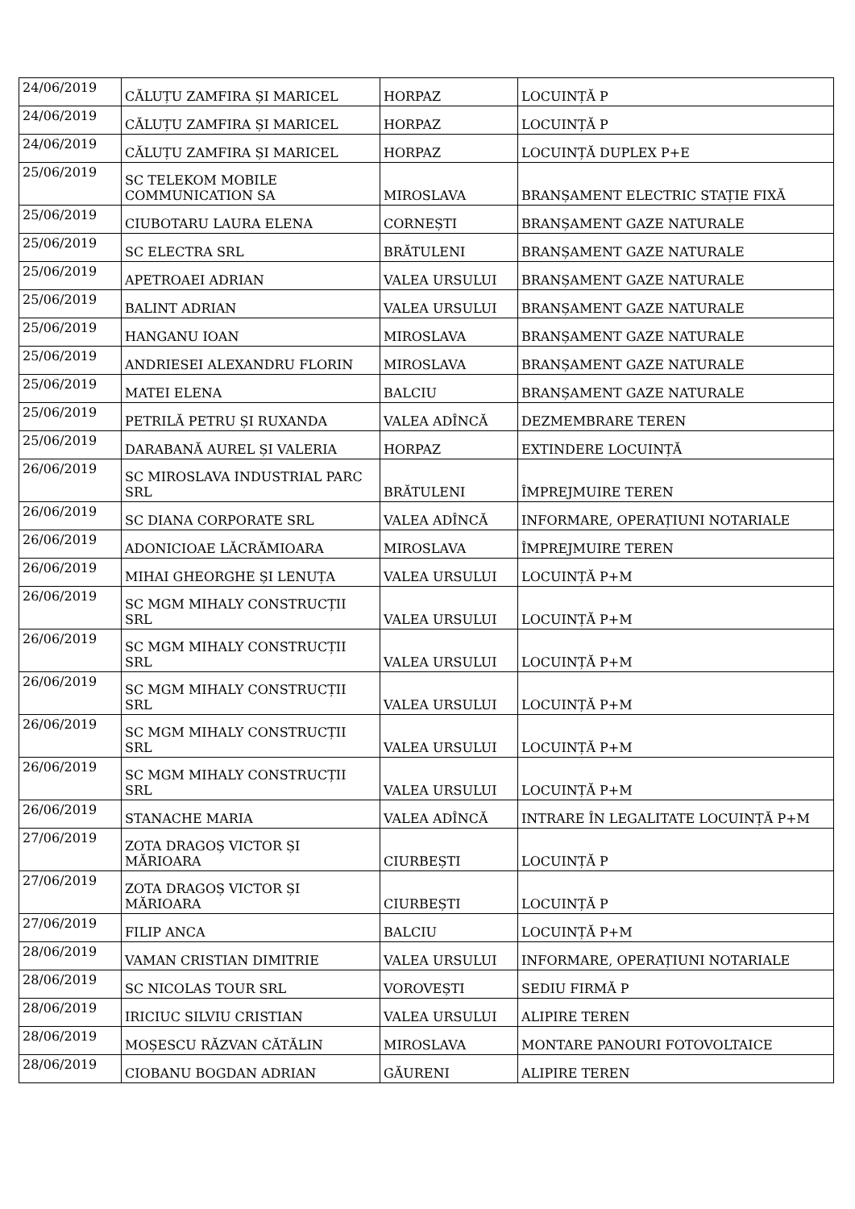| 24/06/2019 | CĂLUȚU ZAMFIRA ȘI MARICEL | HORPAZ | LOCUINȚĂ P |
| 24/06/2019 | CĂLUȚU ZAMFIRA ȘI MARICEL | HORPAZ | LOCUINȚĂ P |
| 24/06/2019 | CĂLUȚU ZAMFIRA ȘI MARICEL | HORPAZ | LOCUINȚĂ DUPLEX P+E |
| 25/06/2019 | SC TELEKOM MOBILE COMMUNICATION SA | MIROSLAVA | BRANȘAMENT ELECTRIC STAȚIE FIXĂ |
| 25/06/2019 | CIUBOTARU LAURA ELENA | CORNEȘTI | BRANȘAMENT GAZE NATURALE |
| 25/06/2019 | SC ELECTRA SRL | BRĂTULENI | BRANȘAMENT GAZE NATURALE |
| 25/06/2019 | APETROAEI ADRIAN | VALEA URSULUI | BRANȘAMENT GAZE NATURALE |
| 25/06/2019 | BALINT ADRIAN | VALEA URSULUI | BRANȘAMENT GAZE NATURALE |
| 25/06/2019 | HANGANU IOAN | MIROSLAVA | BRANȘAMENT GAZE NATURALE |
| 25/06/2019 | ANDRIESEI ALEXANDRU FLORIN | MIROSLAVA | BRANȘAMENT GAZE NATURALE |
| 25/06/2019 | MATEI ELENA | BALCIU | BRANȘAMENT GAZE NATURALE |
| 25/06/2019 | PETRILĂ PETRU ȘI RUXANDA | VALEA ADÎNCĂ | DEZMEMBRARE TEREN |
| 25/06/2019 | DARABANĂ AUREL ȘI VALERIA | HORPAZ | EXTINDERE LOCUINȚĂ |
| 26/06/2019 | SC MIROSLAVA INDUSTRIAL PARC SRL | BRĂTULENI | ÎMPREJMUIRE TEREN |
| 26/06/2019 | SC DIANA CORPORATE SRL | VALEA ADÎNCĂ | INFORMARE, OPERAȚIUNI NOTARIALE |
| 26/06/2019 | ADONICIOAE LĂCRĂMIOARA | MIROSLAVA | ÎMPREJMUIRE TEREN |
| 26/06/2019 | MIHAI GHEORGHE ȘI LENUȚA | VALEA URSULUI | LOCUINȚĂ P+M |
| 26/06/2019 | SC MGM MIHALY CONSTRUCȚII SRL | VALEA URSULUI | LOCUINȚĂ P+M |
| 26/06/2019 | SC MGM MIHALY CONSTRUCȚII SRL | VALEA URSULUI | LOCUINȚĂ P+M |
| 26/06/2019 | SC MGM MIHALY CONSTRUCȚII SRL | VALEA URSULUI | LOCUINȚĂ P+M |
| 26/06/2019 | SC MGM MIHALY CONSTRUCȚII SRL | VALEA URSULUI | LOCUINȚĂ P+M |
| 26/06/2019 | SC MGM MIHALY CONSTRUCȚII SRL | VALEA URSULUI | LOCUINȚĂ P+M |
| 26/06/2019 | STANACHE MARIA | VALEA ADÎNCĂ | INTRARE ÎN LEGALITATE LOCUINȚĂ P+M |
| 27/06/2019 | ZOTA DRAGOȘ VICTOR ȘI MĂRIOARA | CIURBEȘTI | LOCUINȚĂ P |
| 27/06/2019 | ZOTA DRAGOȘ VICTOR ȘI MĂRIOARA | CIURBEȘTI | LOCUINȚĂ P |
| 27/06/2019 | FILIP ANCA | BALCIU | LOCUINȚĂ P+M |
| 28/06/2019 | VAMAN CRISTIAN DIMITRIE | VALEA URSULUI | INFORMARE, OPERAȚIUNI NOTARIALE |
| 28/06/2019 | SC NICOLAS TOUR SRL | VOROVEȘTI | SEDIU FIRMĂ P |
| 28/06/2019 | IRICIUC SILVIU CRISTIAN | VALEA URSULUI | ALIPIRE TEREN |
| 28/06/2019 | MOȘESCU RĂZVAN CĂTĂLIN | MIROSLAVA | MONTARE PANOURI FOTOVOLTAICE |
| 28/06/2019 | CIOBANU BOGDAN ADRIAN | GĂURENI | ALIPIRE TEREN |